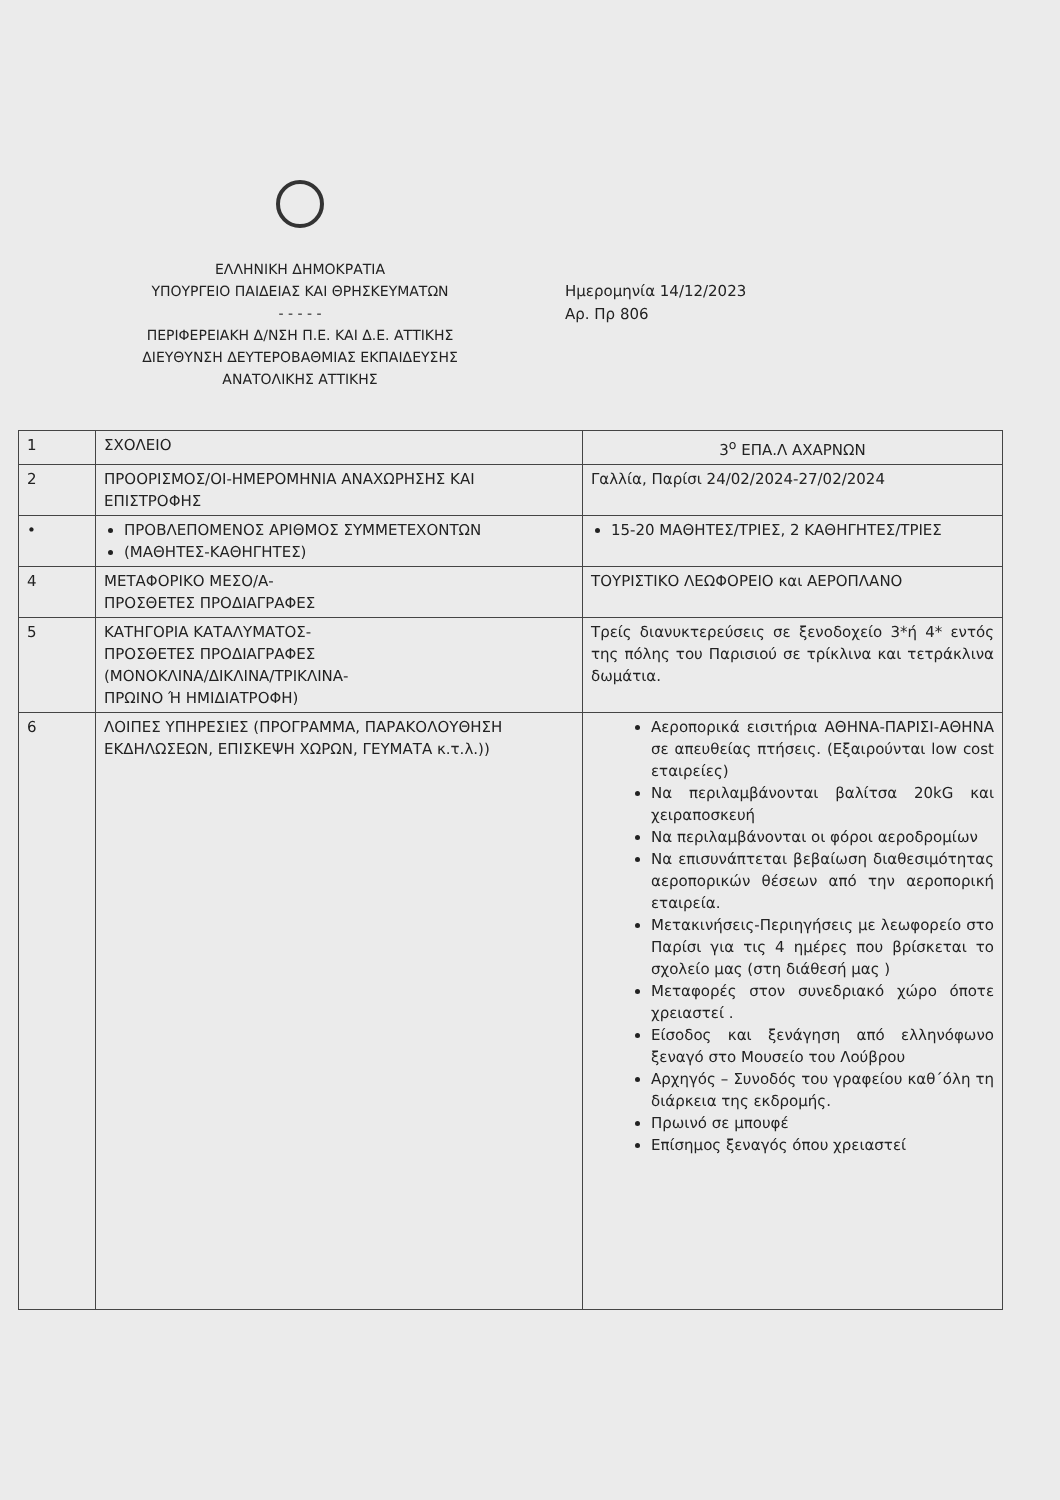ΕΛΛΗΝΙΚΗ ΔΗΜΟΚΡΑΤΙΑ
ΥΠΟΥΡΓΕΙΟ ΠΑΙΔΕΙΑΣ ΚΑΙ ΘΡΗΣΚΕΥΜΑΤΩΝ
- - - - -
ΠΕΡΙΦΕΡΕΙΑΚΗ Δ/ΝΣΗ Π.Ε. ΚΑΙ Δ.Ε. ΑΤΤΙΚΗΣ
ΔΙΕΥΘΥΝΣΗ ΔΕΥΤΕΡΟΒΑΘΜΙΑΣ ΕΚΠΑΙΔΕΥΣΗΣ
ΑΝΑΤΟΛΙΚΗΣ ΑΤΤΙΚΗΣ
Ημερομηνία 14/12/2023
Αρ. Πρ 806
| 1 | ΣΧΟΛΕΙΟ | 3<sup>ο</sup> ΕΠΑ.Λ ΑΧΑΡΝΩΝ |
| 2 | ΠΡΟΟΡΙΣΜΟΣ/ΟΙ-ΗΜΕΡΟΜΗΝΙΑ ΑΝΑΧΩΡΗΣΗΣ ΚΑΙ ΕΠΙΣΤΡΟΦΗΣ | Γαλλία, Παρίσι 24/02/2024-27/02/2024 |
| • | ΠΡΟΒΛΕΠΟΜΕΝΟΣ ΑΡΙΘΜΟΣ ΣΥΜΜΕΤΕΧΟΝΤΩΝ (ΜΑΘΗΤΕΣ-ΚΑΘΗΓΗΤΕΣ) | 15-20 ΜΑΘΗΤΕΣ/ΤΡΙΕΣ, 2 ΚΑΘΗΓΗΤΕΣ/ΤΡΙΕΣ |
| 4 | ΜΕΤΑΦΟΡΙΚΟ ΜΕΣΟ/Α- ΠΡΟΣΘΕΤΕΣ ΠΡΟΔΙΑΓΡΑΦΕΣ | ΤΟΥΡΙΣΤΙΚΟ ΛΕΩΦΟΡΕΙΟ και ΑΕΡΟΠΛΑΝΟ |
| 5 | ΚΑΤΗΓΟΡΙΑ ΚΑΤΑΛΥΜΑΤΟΣ- ΠΡΟΣΘΕΤΕΣ ΠΡΟΔΙΑΓΡΑΦΕΣ (ΜΟΝΟΚΛΙΝΑ/ΔΙΚΛΙΝΑ/ΤΡΙΚΛΙΝΑ- ΠΡΩΙΝΟ Ή ΗΜΙΔΙΑΤΡΟΦΗ) | Τρείς διανυκτερεύσεις σε ξενοδοχείο 3*ή 4* εντός της πόλης του Παρισιού σε τρίκλινα και τετράκλινα δωμάτια. |
| 6 | ΛΟΙΠΕΣ ΥΠΗΡΕΣΙΕΣ (ΠΡΟΓΡΑΜΜΑ, ΠΑΡΑΚΟΛΟΥΘΗΣΗ ΕΚΔΗΛΩΣΕΩΝ, ΕΠΙΣΚΕΨΗ ΧΩΡΩΝ, ΓΕΥΜΑΤΑ κ.τ.λ.)) | Αεροπορικά εισιτήρια ΑΘΗΝΑ-ΠΑΡΙΣΙ-ΑΘΗΝΑ σε απευθείας πτήσεις. (Εξαιρούνται low cost εταιρείες) Να περιλαμβάνονται βαλίτσα 20kG και χειραποσκευή Να περιλαμβάνονται οι φόροι αεροδρομίων Να επισυνάπτεται βεβαίωση διαθεσιμότητας αεροπορικών θέσεων από την αεροπορική εταιρεία. Μετακινήσεις-Περιηγήσεις με λεωφορείο στο Παρίσι για τις 4 ημέρες που βρίσκεται το σχολείο μας (στη διάθεσή μας ) Μεταφορές στον συνεδριακό χώρο όποτε χρειαστεί . Είσοδος και ξενάγηση από ελληνόφωνο ξεναγό στο Μουσείο του Λούβρου Αρχηγός – Συνοδός του γραφείου καθ΄όλη τη διάρκεια της εκδρομής. Πρωινό σε μπουφέ Επίσημος ξεναγός όπου χρειαστεί |